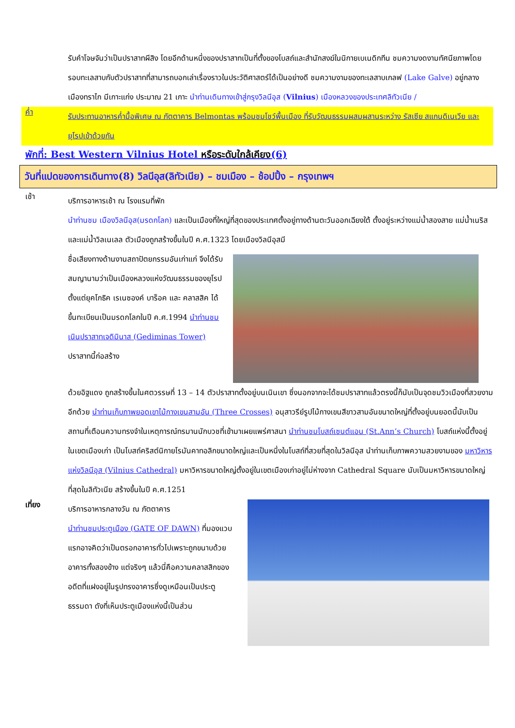รับคำโจษจันว่าเป็นปราสาทผีสิง โดยอีกด้านหนึ่งของปราสาทเป็นที่ตั้งของโบสถ์และสำนักสงฆ์ในนิกายเบเนดิกทีน ชมความงดงามทัศนียภาพโดยรอบทะเลสาบกับตัวปราสาทที่สามารถบอกเล่าเรื่องราวในประวัติศาสตร์ได้เป็นอย่างดี ชมความงามของทะเลสาบเกลฟ (Lake Galve) อยู่กลางเมืองทราไก มีเกาะแก่ง ประมาณ 21 เกาะ นำท่านเดินทางเข้าสู่กรุงวิลนีอุส (Vilnius) เมืองหลวงของประเทศลิทัวเนีย /
ค่ำ
รับประทานอาหารค่ำมื้อพิเศษ ณ ภัตตาคาร Belmontas พร้อมชมโชว์พื้นเมือง ที่รับวัฒนธรรมผสมผสานระหว่าง รัสเซีย สแกนดิเนเวีย และยุโรปเข้าด้วยกัน
พักที่: Best Western Vilnius Hotel หรือระดับใกล้เคียง(6)
วันที่แปดของการเดินทาง(8) วิลนีอุส(ลิทัวเนีย) – ชมเมือง – ช้อปปิ้ง – กรุงเทพฯ
เช้า
บริการอาหารเช้า ณ โรงแรมที่พัก
นำท่านชม เมืองวิลนีอุส(มรดกโลก) และเป็นเมืองที่ใหญ่ที่สุดของประเทศตั้งอยู่ทางด้านตะวันออกเฉียงใต้ ตั้งอยู่ระหว่างแม่น้ำสองสาย แม่น้ำเนริสและแม่น้ำวิลเนเลล ตัวเมืองถูกสร้างขึ้นในปี ค.ศ.1323 โดยเมืองวิลนีอุสมี
ชื่อเสียงทางด้านงานสถาปัตยกรรมอันเก่าแก่ จึงได้รับสมญานามว่าเป็นเมืองหลวงแห่งวัฒนธรรมของยุโรปตั้งแต่ยุคโกธิค เรเนซองค์ บาร็อค และ คลาสสิค ได้ขึ้นทะเบียนเป็นมรดกโลกในปี ค.ศ.1994 นำท่านชมเนินปราสาทเจดิมินาส (Gediminas Tower) ปราสาทนี้ก่อสร้าง
ด้วยอิฐแดง ถูกสร้างขึ้นในศตวรรษที่ 13 – 14 ตัวปราสาทตั้งอยู่บนเนินเขา ซึ่งนอกจากจะได้ชมปราสาทแล้วตรงนี้ก็นับเป็นจุดชมวิวเมืองที่สวยงามอีกด้วย นำท่านเก็บภาพยอดเขาไม้กางเขนสามอัน (Three Crosses) อนุสาวรีย์รูปไม้กางเขนสีขาวสามอันขนาดใหญ่ที่ตั้งอยู่บนยอดนี้นับเป็นสถานที่เตือนความทรงจำในเหตุการณ์ทรมานนักบวชที่เข้ามาเผยแพร่ศาสนา นำท่านชมโบสถ์เซนต์แอน (St.Ann’s Church) โบสถ์แห่งนี้ตั้งอยู่ในเขตเมืองเก่า เป็นโบสถ์คริสต์นิกายโรมันคาทอลิกขนาดใหญ่และเป็นหนึ่งในโบสถ์ที่สวยที่สุดในวิลนีอุส นำท่านเก็บภาพความสวยงามของ มหาวิหารแห่งวิลนีอุส (Vilnius Cathedral) มหาวิหารขนาดใหญ่ตั้งอยู่ในเขตเมืองเก่าอยู่ไม่ห่างจาก Cathedral Square นับเป็นมหาวิหารขนาดใหญ่ที่สุดในลิทัวเนีย สร้างขึ้นในปี ค.ศ.1251
เที่ยง
บริการอาหารกลางวัน ณ ภัตตาคาร
นำท่านชมประตูเมือง (GATE OF DAWN) ที่มองแวบแรกอาจคิดว่าเป็นตรอกอาคารทั่วไปเพราะถูกขนาบด้วย อาคารทั้งสองข้าง แต่จริงๆ แล้วนี่คือความคลาสสิกของอดีตที่แฝงอยู่ในรูปทรงอาคารซึ่งดูเหมือนเป็นประตูธรรมดา ดังที่เห็นประตูเมืองแห่งนี้เป็นส่วน